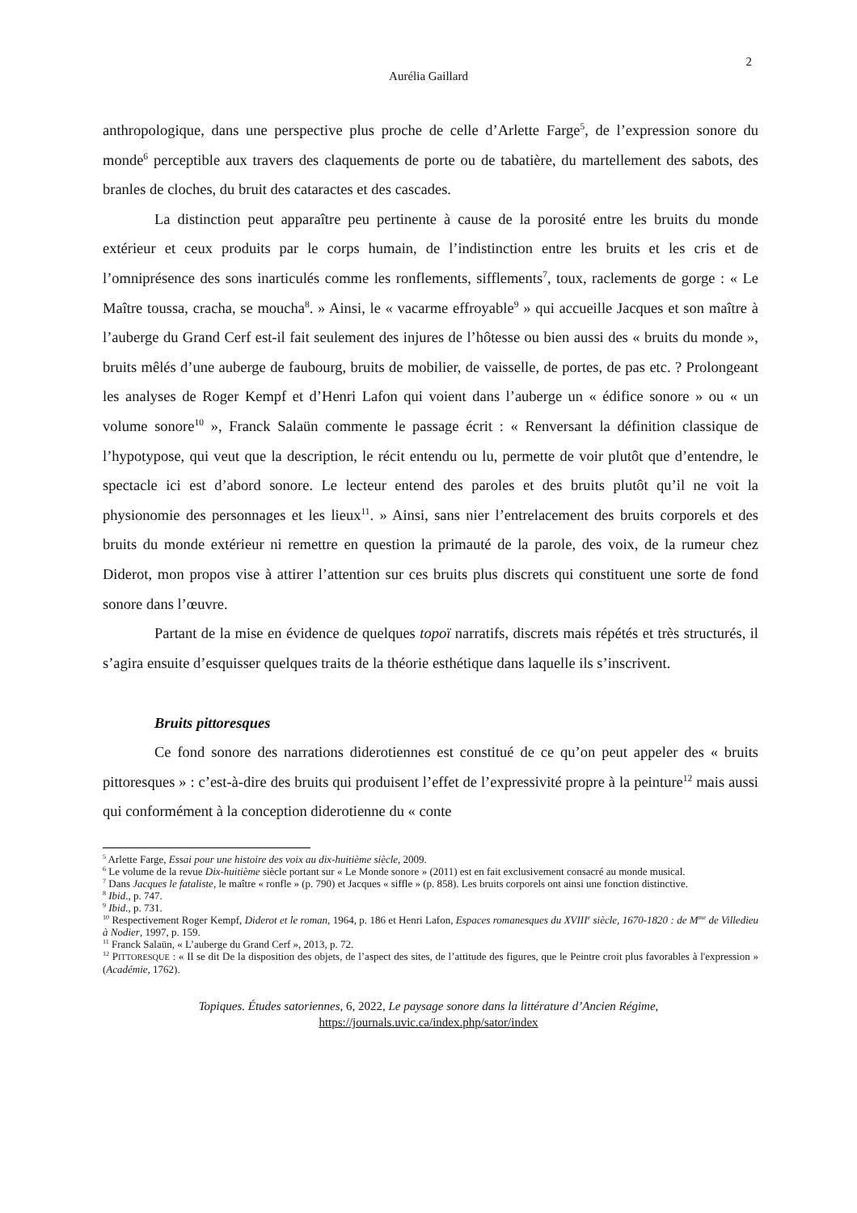2
Aurélia Gaillard
anthropologique, dans une perspective plus proche de celle d’Arlette Farge<sup>5</sup>, de l’expression sonore du monde<sup>6</sup> perceptible aux travers des claquements de porte ou de tabatière, du martellement des sabots, des branles de cloches, du bruit des cataractes et des cascades.
La distinction peut apparaître peu pertinente à cause de la porosité entre les bruits du monde extérieur et ceux produits par le corps humain, de l’indistinction entre les bruits et les cris et de l’omniprésence des sons inarticulés comme les ronflements, sifflements<sup>7</sup>, toux, raclements de gorge : « Le Maître toussa, cracha, se moucha<sup>8</sup>. » Ainsi, le « vacarme effroyable<sup>9</sup> » qui accueille Jacques et son maître à l’auberge du Grand Cerf est-il fait seulement des injures de l’hôtesse ou bien aussi des « bruits du monde », bruits mêlés d’une auberge de faubourg, bruits de mobilier, de vaisselle, de portes, de pas etc. ? Prolongeant les analyses de Roger Kempf et d’Henri Lafon qui voient dans l’auberge un « édifice sonore » ou « un volume sonore<sup>10</sup> », Franck Salaün commente le passage écrit : « Renversant la définition classique de l’hypotypose, qui veut que la description, le récit entendu ou lu, permette de voir plutôt que d’entendre, le spectacle ici est d’abord sonore. Le lecteur entend des paroles et des bruits plutôt qu’il ne voit la physionomie des personnages et les lieux<sup>11</sup>. » Ainsi, sans nier l’entrelacement des bruits corporels et des bruits du monde extérieur ni remettre en question la primauté de la parole, des voix, de la rumeur chez Diderot, mon propos vise à attirer l’attention sur ces bruits plus discrets qui constituent une sorte de fond sonore dans l’œuvre.
Partant de la mise en évidence de quelques topoï narratifs, discrets mais répétés et très structurés, il s’agira ensuite d’esquisser quelques traits de la théorie esthétique dans laquelle ils s’inscrivent.
Bruits pittoresques
Ce fond sonore des narrations diderotiennes est constitué de ce qu’on peut appeler des « bruits pittoresques » : c’est-à-dire des bruits qui produisent l’effet de l’expressivité propre à la peinture<sup>12</sup> mais aussi qui conformément à la conception diderotienne du « conte
<sup>5</sup> Arlette Farge, Essai pour une histoire des voix au dix-huitième siècle, 2009.
<sup>6</sup> Le volume de la revue Dix-huitième siècle portant sur « Le Monde sonore » (2011) est en fait exclusivement consacré au monde musical.
<sup>7</sup> Dans Jacques le fataliste, le maître « ronfle » (p. 790) et Jacques « siffle » (p. 858). Les bruits corporels ont ainsi une fonction distinctive.
<sup>8</sup> Ibid., p. 747.
<sup>9</sup> Ibid., p. 731.
<sup>10</sup> Respectivement Roger Kempf, Diderot et le roman, 1964, p. 186 et Henri Lafon, Espaces romanesques du XVIII<sup>e</sup> siècle, 1670-1820 : de M<sup>me</sup> de Villedieu à Nodier, 1997, p. 159.
<sup>11</sup> Franck Salaün, « L’auberge du Grand Cerf », 2013, p. 72.
<sup>12</sup> PITTORESQUE : « Il se dit De la disposition des objets, de l’aspect des sites, de l’attitude des figures, que le Peintre croit plus favorables à l'expression » (Académie, 1762).
Topiques. Études satoriennes, 6, 2022, Le paysage sonore dans la littérature d’Ancien Régime,
https://journals.uvic.ca/index.php/sator/index